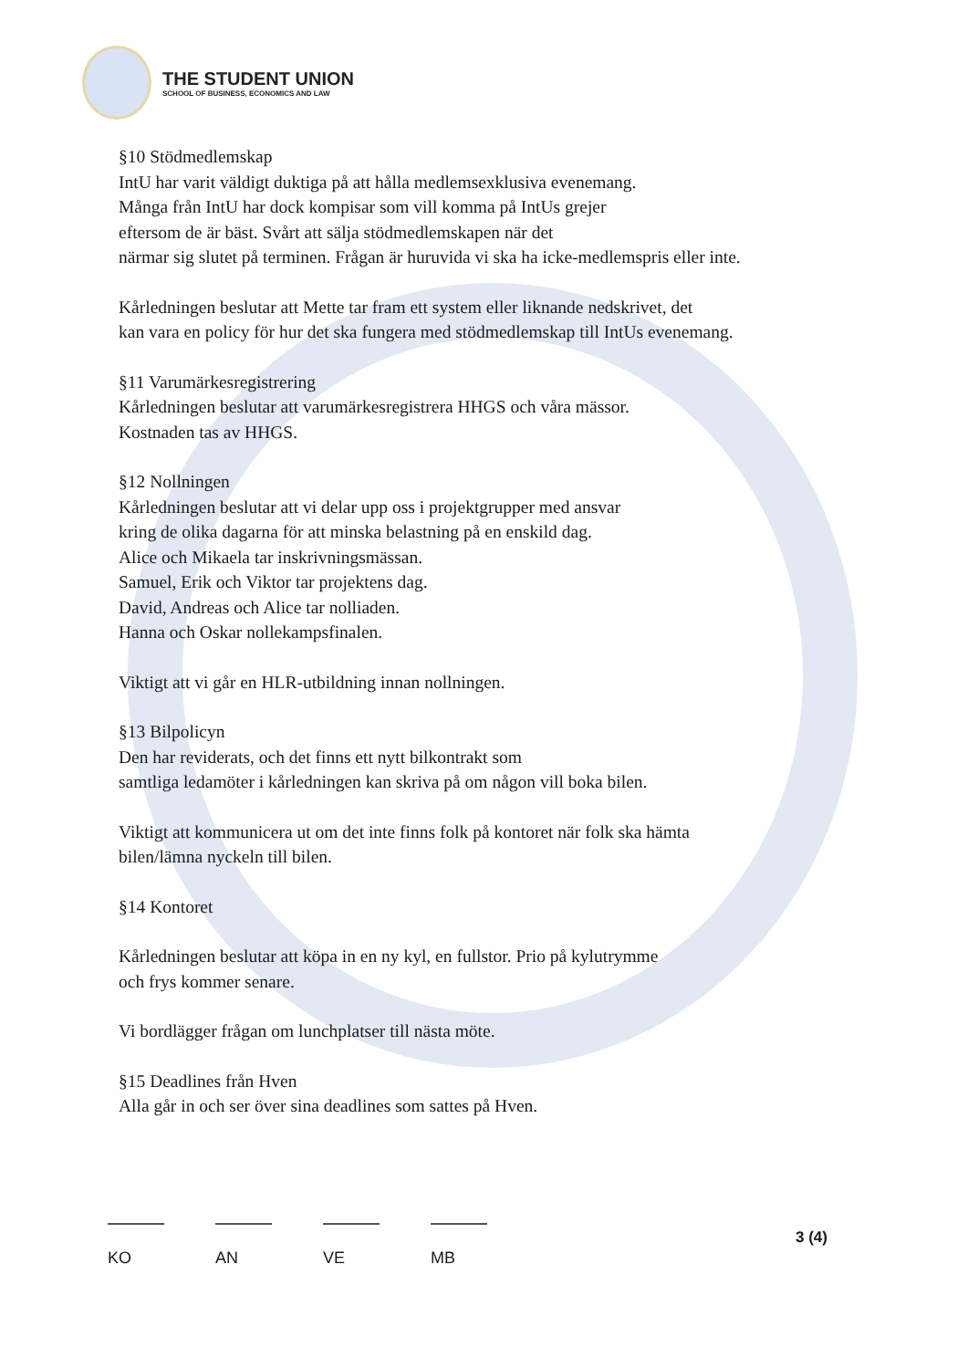THE STUDENT UNION
SCHOOL OF BUSINESS, ECONOMICS AND LAW
§10 Stödmedlemskap
IntU har varit väldigt duktiga på att hålla medlemsexklusiva evenemang.
Många från IntU har dock kompisar som vill komma på IntUs grejer
eftersom de är bäst. Svårt att sälja stödmedlemskapen när det
närmar sig slutet på terminen. Frågan är huruvida vi ska ha icke-medlemspris eller inte.
Kårledningen beslutar att Mette tar fram ett system eller liknande nedskrivet, det
kan vara en policy för hur det ska fungera med stödmedlemskap till IntUs evenemang.
§11 Varumärkesregistrering
Kårledningen beslutar att varumärkesregistrera HHGS och våra mässor.
Kostnaden tas av HHGS.
§12 Nollningen
Kårledningen beslutar att vi delar upp oss i projektgrupper med ansvar
kring de olika dagarna för att minska belastning på en enskild dag.
Alice och Mikaela tar inskrivningsmässan.
Samuel, Erik och Viktor tar projektens dag.
David, Andreas och Alice tar nolliaden.
Hanna och Oskar nollekampsfinalen.
Viktigt att vi går en HLR-utbildning innan nollningen.
§13 Bilpolicyn
Den har reviderats, och det finns ett nytt bilkontrakt som
samtliga ledamöter i kårledningen kan skriva på om någon vill boka bilen.
Viktigt att kommunicera ut om det inte finns folk på kontoret när folk ska hämta
bilen/lämna nyckeln till bilen.
§14 Kontoret
Kårledningen beslutar att köpa in en ny kyl, en fullstor. Prio på kylutrymme
och frys kommer senare.
Vi bordlägger frågan om lunchplatser till nästa möte.
§15 Deadlines från Hven
Alla går in och ser över sina deadlines som sattes på Hven.
KO AN VE MB 3 (4)